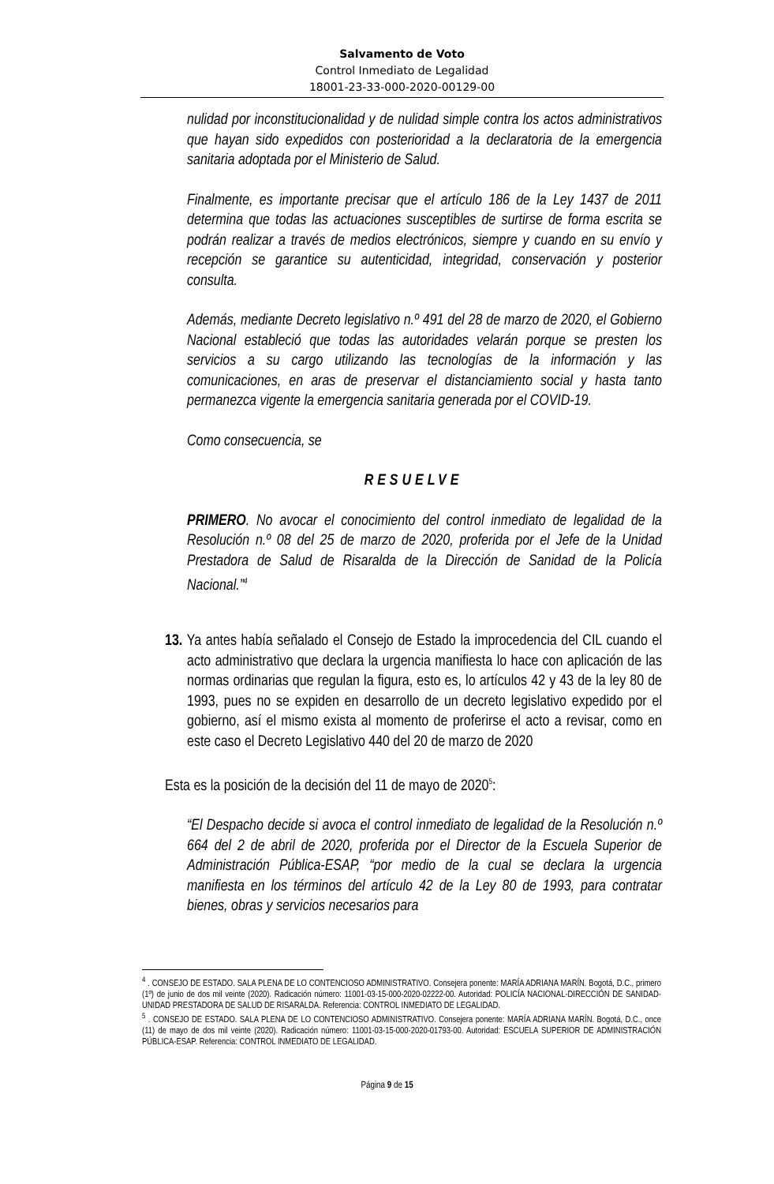Salvamento de Voto
Control Inmediato de Legalidad
18001-23-33-000-2020-00129-00
nulidad por inconstitucionalidad y de nulidad simple contra los actos administrativos que hayan sido expedidos con posterioridad a la declaratoria de la emergencia sanitaria adoptada por el Ministerio de Salud.
Finalmente, es importante precisar que el artículo 186 de la Ley 1437 de 2011 determina que todas las actuaciones susceptibles de surtirse de forma escrita se podrán realizar a través de medios electrónicos, siempre y cuando en su envío y recepción se garantice su autenticidad, integridad, conservación y posterior consulta.
Además, mediante Decreto legislativo n.º 491 del 28 de marzo de 2020, el Gobierno Nacional estableció que todas las autoridades velarán porque se presten los servicios a su cargo utilizando las tecnologías de la información y las comunicaciones, en aras de preservar el distanciamiento social y hasta tanto permanezca vigente la emergencia sanitaria generada por el COVID-19.
Como consecuencia, se
RESUELVE
PRIMERO. No avocar el conocimiento del control inmediato de legalidad de la Resolución n.º 08 del 25 de marzo de 2020, proferida por el Jefe de la Unidad Prestadora de Salud de Risaralda de la Dirección de Sanidad de la Policía Nacional.”<sup>4</sup>
13. Ya antes había señalado el Consejo de Estado la improcedencia del CIL cuando el acto administrativo que declara la urgencia manifiesta lo hace con aplicación de las normas ordinarias que regulan la figura, esto es, lo artículos 42 y 43 de la ley 80 de 1993, pues no se expiden en desarrollo de un decreto legislativo expedido por el gobierno, así el mismo exista al momento de proferirse el acto a revisar, como en este caso el Decreto Legislativo 440 del 20 de marzo de 2020
Esta es la posición de la decisión del 11 de mayo de 2020<sup>5</sup>:
“El Despacho decide si avoca el control inmediato de legalidad de la Resolución n.º 664 del 2 de abril de 2020, proferida por el Director de la Escuela Superior de Administración Pública-ESAP, “por medio de la cual se declara la urgencia manifiesta en los términos del artículo 42 de la Ley 80 de 1993, para contratar bienes, obras y servicios necesarios para
<sup>4</sup> . CONSEJO DE ESTADO. SALA PLENA DE LO CONTENCIOSO ADMINISTRATIVO. Consejera ponente: MARÍA ADRIANA MARÍN. Bogotá, D.C., primero (1º) de junio de dos mil veinte (2020). Radicación número: 11001-03-15-000-2020-02222-00. Autoridad: POLICÍA NACIONAL-DIRECCIÓN DE SANIDAD-UNIDAD PRESTADORA DE SALUD DE RISARALDA. Referencia: CONTROL INMEDIATO DE LEGALIDAD.
<sup>5</sup> . CONSEJO DE ESTADO. SALA PLENA DE LO CONTENCIOSO ADMINISTRATIVO. Consejera ponente: MARÍA ADRIANA MARÍN. Bogotá, D.C., once (11) de mayo de dos mil veinte (2020). Radicación número: 11001-03-15-000-2020-01793-00. Autoridad: ESCUELA SUPERIOR DE ADMINISTRACIÓN PÚBLICA-ESAP. Referencia: CONTROL INMEDIATO DE LEGALIDAD.
Página 9 de 15